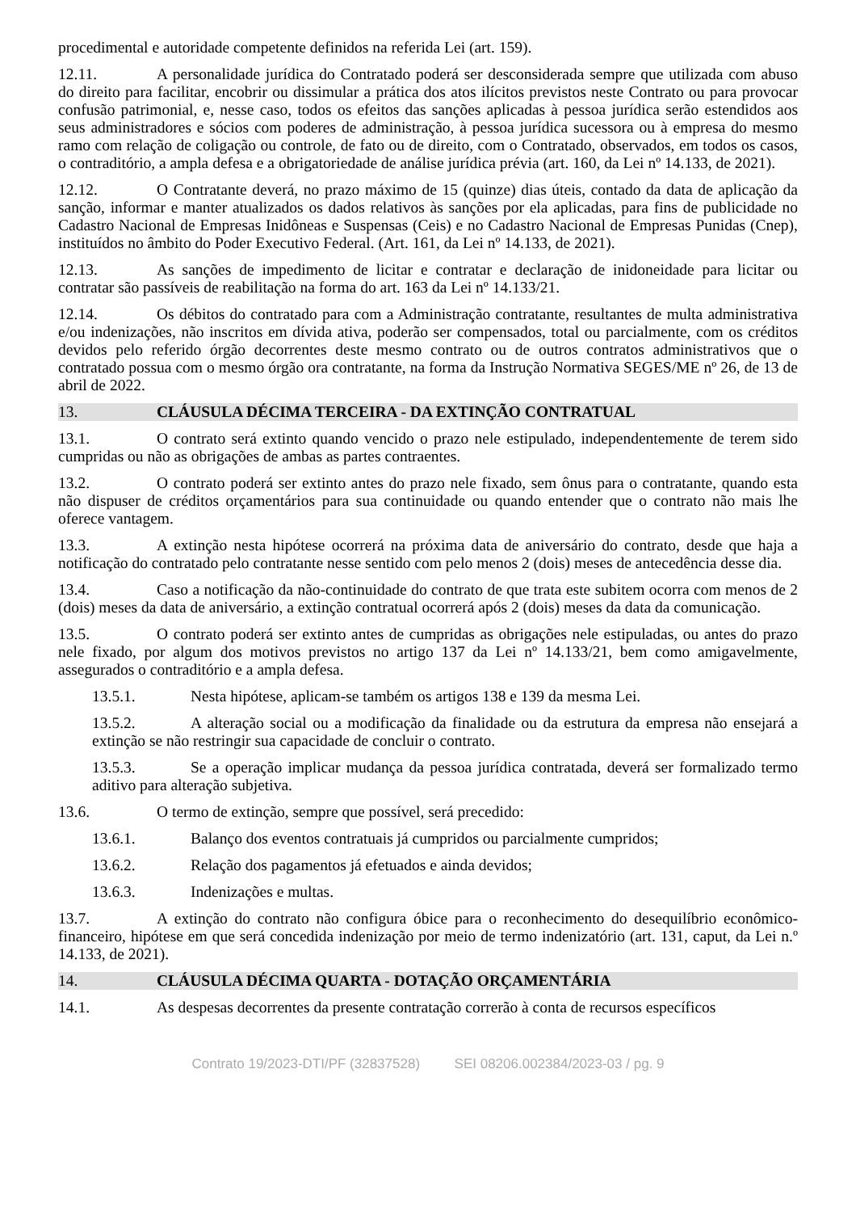procedimental e autoridade competente definidos na referida Lei (art. 159).
12.11. A personalidade jurídica do Contratado poderá ser desconsiderada sempre que utilizada com abuso do direito para facilitar, encobrir ou dissimular a prática dos atos ilícitos previstos neste Contrato ou para provocar confusão patrimonial, e, nesse caso, todos os efeitos das sanções aplicadas à pessoa jurídica serão estendidos aos seus administradores e sócios com poderes de administração, à pessoa jurídica sucessora ou à empresa do mesmo ramo com relação de coligação ou controle, de fato ou de direito, com o Contratado, observados, em todos os casos, o contraditório, a ampla defesa e a obrigatoriedade de análise jurídica prévia (art. 160, da Lei nº 14.133, de 2021).
12.12. O Contratante deverá, no prazo máximo de 15 (quinze) dias úteis, contado da data de aplicação da sanção, informar e manter atualizados os dados relativos às sanções por ela aplicadas, para fins de publicidade no Cadastro Nacional de Empresas Inidôneas e Suspensas (Ceis) e no Cadastro Nacional de Empresas Punidas (Cnep), instituídos no âmbito do Poder Executivo Federal. (Art. 161, da Lei nº 14.133, de 2021).
12.13. As sanções de impedimento de licitar e contratar e declaração de inidoneidade para licitar ou contratar são passíveis de reabilitação na forma do art. 163 da Lei nº 14.133/21.
12.14. Os débitos do contratado para com a Administração contratante, resultantes de multa administrativa e/ou indenizações, não inscritos em dívida ativa, poderão ser compensados, total ou parcialmente, com os créditos devidos pelo referido órgão decorrentes deste mesmo contrato ou de outros contratos administrativos que o contratado possua com o mesmo órgão ora contratante, na forma da Instrução Normativa SEGES/ME nº 26, de 13 de abril de 2022.
13. CLÁUSULA DÉCIMA TERCEIRA - DA EXTINÇÃO CONTRATUAL
13.1. O contrato será extinto quando vencido o prazo nele estipulado, independentemente de terem sido cumpridas ou não as obrigações de ambas as partes contraentes.
13.2. O contrato poderá ser extinto antes do prazo nele fixado, sem ônus para o contratante, quando esta não dispuser de créditos orçamentários para sua continuidade ou quando entender que o contrato não mais lhe oferece vantagem.
13.3. A extinção nesta hipótese ocorrerá na próxima data de aniversário do contrato, desde que haja a notificação do contratado pelo contratante nesse sentido com pelo menos 2 (dois) meses de antecedência desse dia.
13.4. Caso a notificação da não-continuidade do contrato de que trata este subitem ocorra com menos de 2 (dois) meses da data de aniversário, a extinção contratual ocorrerá após 2 (dois) meses da data da comunicação.
13.5. O contrato poderá ser extinto antes de cumpridas as obrigações nele estipuladas, ou antes do prazo nele fixado, por algum dos motivos previstos no artigo 137 da Lei nº 14.133/21, bem como amigavelmente, assegurados o contraditório e a ampla defesa.
13.5.1. Nesta hipótese, aplicam-se também os artigos 138 e 139 da mesma Lei.
13.5.2. A alteração social ou a modificação da finalidade ou da estrutura da empresa não ensejará a extinção se não restringir sua capacidade de concluir o contrato.
13.5.3. Se a operação implicar mudança da pessoa jurídica contratada, deverá ser formalizado termo aditivo para alteração subjetiva.
13.6. O termo de extinção, sempre que possível, será precedido:
13.6.1. Balanço dos eventos contratuais já cumpridos ou parcialmente cumpridos;
13.6.2. Relação dos pagamentos já efetuados e ainda devidos;
13.6.3. Indenizações e multas.
13.7. A extinção do contrato não configura óbice para o reconhecimento do desequilíbrio econômico-financeiro, hipótese em que será concedida indenização por meio de termo indenizatório (art. 131, caput, da Lei n.º 14.133, de 2021).
14. CLÁUSULA DÉCIMA QUARTA - DOTAÇÃO ORÇAMENTÁRIA
14.1. As despesas decorrentes da presente contratação correrão à conta de recursos específicos
Contrato 19/2023-DTI/PF (32837528) SEI 08206.002384/2023-03 / pg. 9